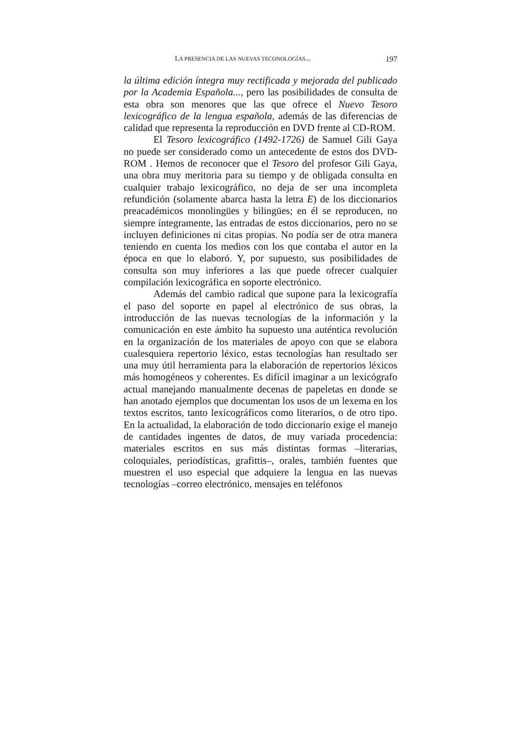LA PRESENCIA DE LAS NUEVAS TECONOLOGÍAS... 197
la última edición íntegra muy rectificada y mejorada del publicado por la Academia Española..., pero las posibilidades de consulta de esta obra son menores que las que ofrece el Nuevo Tesoro lexicográfico de la lengua española, además de las diferencias de calidad que representa la reproducción en DVD frente al CD-ROM.
El Tesoro lexicográfico (1492-1726) de Samuel Gili Gaya no puede ser considerado como un antecedente de estos dos DVD-ROM . Hemos de reconocer que el Tesoro del profesor Gili Gaya, una obra muy meritoria para su tiempo y de obligada consulta en cualquier trabajo lexicográfico, no deja de ser una incompleta refundición (solamente abarca hasta la letra E) de los diccionarios preacadémicos monolingües y bilingües; en él se reproducen, no siempre íntegramente, las entradas de estos diccionarios, pero no se incluyen definiciones ni citas propias. No podía ser de otra manera teniendo en cuenta los medios con los que contaba el autor en la época en que lo elaboró. Y, por supuesto, sus posibilidades de consulta son muy inferiores a las que puede ofrecer cualquier compilación lexicográfica en soporte electrónico.
Además del cambio radical que supone para la lexicografía el paso del soporte en papel al electrónico de sus obras, la introducción de las nuevas tecnologías de la información y la comunicación en este ámbito ha supuesto una auténtica revolución en la organización de los materiales de apoyo con que se elabora cualesquiera repertorio léxico, estas tecnologías han resultado ser una muy útil herramienta para la elaboración de repertorios léxicos más homogéneos y coherentes. Es difícil imaginar a un lexicógrafo actual manejando manualmente decenas de papeletas en donde se han anotado ejemplos que documentan los usos de un lexema en los textos escritos, tanto lexicográficos como literarios, o de otro tipo. En la actualidad, la elaboración de todo diccionario exige el manejo de cantidades ingentes de datos, de muy variada procedencia: materiales escritos en sus más distintas formas –literarias, coloquiales, periodísticas, grafittis–, orales, también fuentes que muestren el uso especial que adquiere la lengua en las nuevas tecnologías –correo electrónico, mensajes en teléfonos